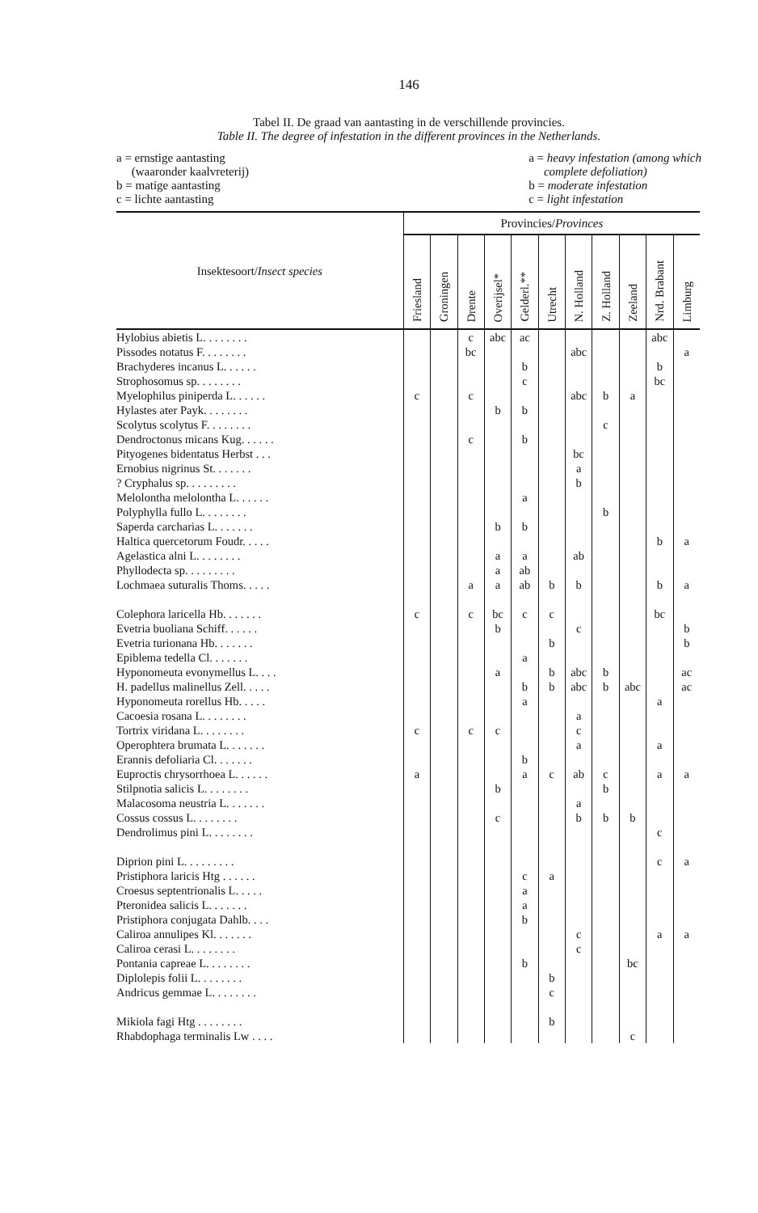146
Tabel II. De graad van aantasting in de verschillende provincies.
Table II. The degree of infestation in the different provinces in the Netherlands.
a = ernstige aantasting
(waaronder kaalvreterij)
b = matige aantasting
c = lichte aantasting
a = heavy infestation (among which
complete defoliation)
b = moderate infestation
c = light infestation
| Insektesoort/ Insect species | Provincies/ Provinces | | | | | | | | | | |
| --- | --- | --- | --- | --- | --- | --- | --- | --- | --- | --- | --- |
| | Friesland | Groningen | Drente | Overijsel* | Gelderl.** | Utrecht | N. Holland | Z. Holland | Zeeland | Nrd. Brabant | Limburg |
| Hylobius abietis L. . . . . . . . | | | c | abc | ac | | | | | abc | |
| Pissodes notatus F. . . . . . . . | | | bc | | | | abc | | | | a |
| Brachyderes incanus L. . . . . . | | | | | b | | | | | b | |
| Strophosomus sp. . . . . . . . | | | | | c | | | | | bc | |
| Myelophilus piniperda L. . . . . . | c | | c | | | | abc | b | a | | |
| Hylastes ater Payk. . . . . . . . | | | | b | b | | | | | | |
| Scolytus scolytus F. . . . . . . . | | | | | | | | c | | | |
| Dendroctonus micans Kug. . . . . . | | | c | | b | | | | | | |
| Pityogenes bidentatus Herbst . . . | | | | | | | bc | | | | |
| Ernobius nigrinus St. . . . . . . | | | | | | | a | | | | |
| ? Cryphalus sp. . . . . . . . . | | | | | | | b | | | | |
| Melolontha melolontha L. . . . . . | | | | | a | | | | | | |
| Polyphylla fullo L. . . . . . . . | | | | | | | | b | | | |
| Saperda carcharias L. . . . . . . | | | | b | b | | | | | | |
| Haltica quercetorum Foudr. . . . . | | | | | | | | | | b | a |
| Agelastica alni L. . . . . . . . | | | | a | a | | ab | | | | |
| Phyllodecta sp. . . . . . . . . | | | | a | ab | | | | | | |
| Lochmaea suturalis Thoms. . . . . | | | a | a | ab | b | b | | | b | a |
| Colephora laricella Hb. . . . . . . | c | | c | bc | c | c | | | | bc | |
| Evetria buoliana Schiff. . . . . . | | | | b | | | c | | | | b |
| Evetria turionana Hb. . . . . . . | | | | | | b | | | | | b |
| Epiblema tedella Cl. . . . . . . | | | | | a | | | | | | |
| Hyponomeuta evonymellus L. . . . | | | | a | | b | abc | b | | | ac |
| H. padellus malinellus Zell. . . . . | | | | | b | b | abc | b | abc | | ac |
| Hyponomeuta rorellus Hb. . . . . | | | | | a | | | | | a | |
| Cacoesia rosana L. . . . . . . . | | | | | | | a | | | | |
| Tortrix viridana L. . . . . . . . | c | | c | c | | | c | | | | |
| Operophtera brumata L. . . . . . . | | | | | | | a | | | a | |
| Erannis defoliaria Cl. . . . . . . | | | | | b | | | | | | |
| Euproctis chrysorrhoea L. . . . . . | a | | | | a | c | ab | c | | a | a |
| Stilpnotia salicis L. . . . . . . . | | | | b | | | | b | | | |
| Malacosoma neustria L. . . . . . . | | | | | | | a | | | | |
| Cossus cossus L. . . . . . . . | | | | c | | | b | b | b | | |
| Dendrolimus pini L. . . . . . . . | | | | | | | | | | c | |
| Diprion pini L. . . . . . . . . | | | | | | | | | | c | a |
| Pristiphora laricis Htg . . . . . . | | | | | c | a | | | | | |
| Croesus septentrionalis L. . . . . | | | | | a | | | | | | |
| Pteronidea salicis L. . . . . . . | | | | | a | | | | | | |
| Pristiphora conjugata Dahlb. . . . | | | | | b | | | | | | |
| Caliroa annulipes Kl. . . . . . . | | | | | | | c | | | a | a |
| Caliroa cerasi L. . . . . . . . | | | | | | | c | | | | |
| Pontania capreae L. . . . . . . . | | | | | b | | | | bc | | |
| Diplolepis folii L. . . . . . . . | | | | | | b | | | | | |
| Andricus gemmae L. . . . . . . . | | | | | | c | | | | | |
| Mikiola fagi Htg . . . . . . . . | | | | | | b | | | | | |
| Rhabdophaga terminalis Lw . . . . | | | | | | | | | c | | |